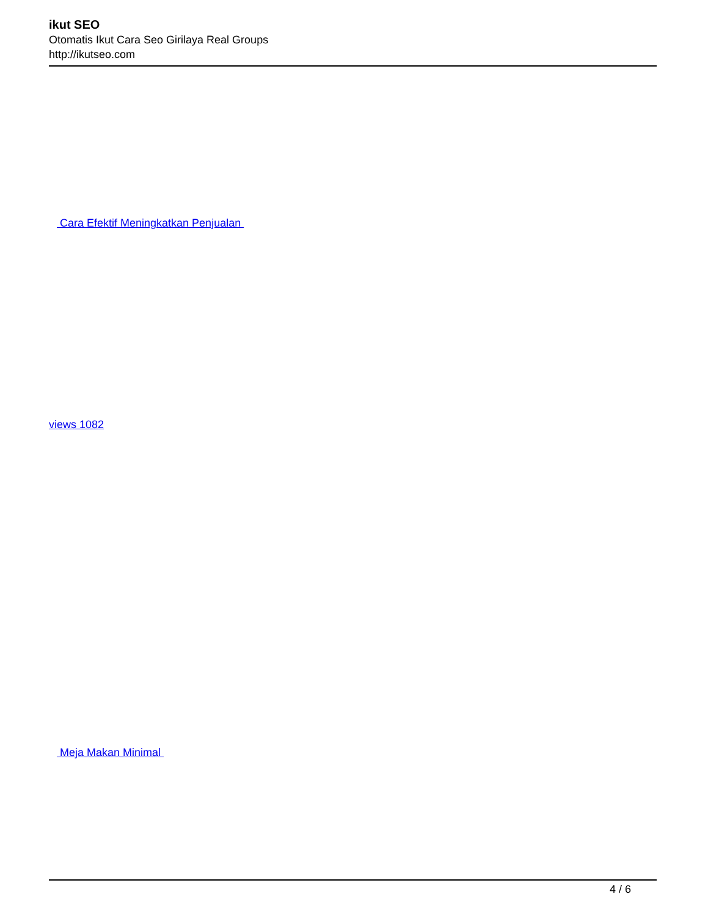ikut SEO
Otomatis Ikut Cara Seo Girilaya Real Groups
http://ikutseo.com
Cara Efektif Meningkatkan Penjualan
views 1082
Meja Makan Minimal
4 / 6